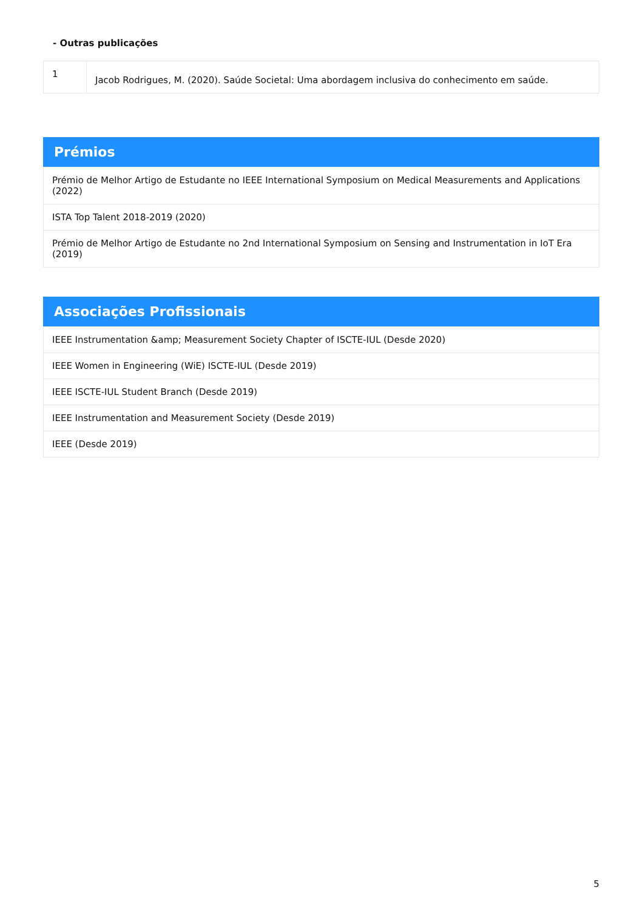- Outras publicações
| 1 | Jacob Rodrigues, M. (2020). Saúde Societal: Uma abordagem inclusiva do conhecimento em saúde. |
Prémios
| Prémio de Melhor Artigo de Estudante no IEEE International Symposium on Medical Measurements and Applications (2022) |
| ISTA Top Talent 2018-2019 (2020) |
| Prémio de Melhor Artigo de Estudante no 2nd International Symposium on Sensing and Instrumentation in IoT Era (2019) |
Associações Profissionais
| IEEE Instrumentation &amp; Measurement Society Chapter of ISCTE-IUL (Desde 2020) |
| IEEE Women in Engineering (WiE) ISCTE-IUL (Desde 2019) |
| IEEE ISCTE-IUL Student Branch (Desde 2019) |
| IEEE Instrumentation and Measurement Society (Desde 2019) |
| IEEE (Desde 2019) |
5